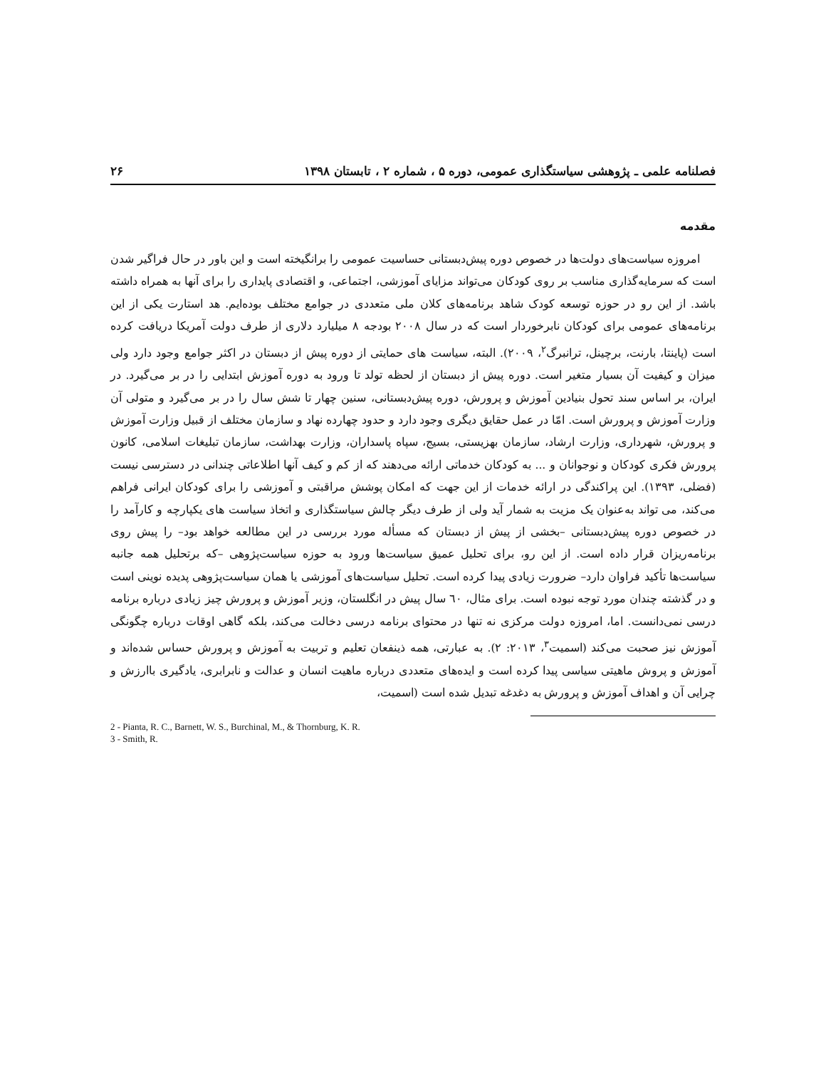فصلنامه علمی ـ پژوهشی سیاستگذاری عمومی، دوره ۵ ، شماره ۲ ، تابستان ۱۳۹۸ ۲۶
مقدمه
امروزه سیاست‌های دولت‌ها در خصوص دوره پیش‌دبستانی حساسیت عمومی را برانگیخته است و این باور در حال فراگیر شدن است که سرمایه‌گذاری مناسب بر روی کودکان می‌تواند مزایای آموزشی، اجتماعی، و اقتصادی پایداری را برای آنها به همراه داشته باشد. از این رو در حوزه توسعه کودک شاهد برنامه‌های کلان ملی متعددی در جوامع مختلف بوده‌ایم. هد استارت یکی از این برنامه‌های عمومی برای کودکان نابرخوردار است که در سال ۲۰۰۸ بودجه ۸ میلیارد دلاری از طرف دولت آمریکا دریافت کرده است (پاینتا، بارنت، برچینل، ترانبرگ<sup>۲</sup>، ۲۰۰۹). البته، سیاست های حمایتی از دوره پیش از دبستان در اکثر جوامع وجود دارد ولی میزان و کیفیت آن بسیار متغیر است. دوره پیش از دبستان از لحظه تولد تا ورود به دوره آموزش ابتدایی را در بر می‌گیرد. در ایران، بر اساس سند تحول بنیادین آموزش و پرورش، دوره پیش‌دبستانی، سنین چهار تا شش سال را در بر می‌گیرد و متولی آن وزارت آموزش و پرورش است. امّا در عمل حقایق دیگری وجود دارد و حدود چهارده نهاد و سازمان مختلف از قبیل وزارت آموزش و پرورش، شهرداری، وزارت ارشاد، سازمان بهزیستی، بسیج، سپاه پاسداران، وزارت بهداشت، سازمان تبلیغات اسلامی، کانون پرورش فکری کودکان و نوجوانان و ... به کودکان خدماتی ارائه می‌دهند که از کم و کیف آنها اطلاعاتی چندانی در دسترسی نیست (فضلی، ۱۳۹۳). این پراکندگی در ارائه خدمات از این جهت که امکان پوشش مراقبتی و آموزشی را برای کودکان ایرانی فراهم می‌کند، می تواند به‌عنوان یک مزیت به شمار آید ولی از طرف دیگر چالش سیاستگذاری و اتخاذ سیاست های یکپارچه و کارآمد را در خصوص دوره پیش‌دبستانی –بخشی از پیش از دبستان که مسأله مورد بررسی در این مطالعه خواهد بود– را پیش روی برنامه‌ریزان قرار داده است. از این رو، برای تحلیل عمیق سیاست‌ها ورود به حوزه سیاست‌پژوهی –که برتحلیل همه جانبه سیاست‌ها تأکید فراوان دارد– ضرورت زیادی پیدا کرده است. تحلیل سیاست‌های آموزشی یا همان سیاست‌پژوهی پدیده نوینی است و در گذشته چندان مورد توجه نبوده است. برای مثال، ٦٠ سال پیش در انگلستان، وزیر آموزش و پرورش چیز زیادی درباره برنامه درسی نمی‌دانست. اما، امروزه دولت مرکزی نه تنها در محتوای برنامه درسی دخالت می‌کند، بلکه گاهی اوقات درباره چگونگی آموزش نیز صحبت می‌کند (اسمیت<sup>۳</sup>، ۲۰۱۳: ۲). به عبارتی، همه ذینفعان تعلیم و تربیت به آموزش و پرورش حساس شده‌اند و آموزش و پروش ماهیتی سیاسی پیدا کرده است و ایده‌های متعددی درباره ماهیت انسان و عدالت و نابرابری، یادگیری باارزش و چرایی آن و اهداف آموزش و پرورش به دغدغه تبدیل شده است (اسمیت،
2 - Pianta, R. C., Barnett, W. S., Burchinal, M., & Thornburg, K. R.
3 - Smith, R.